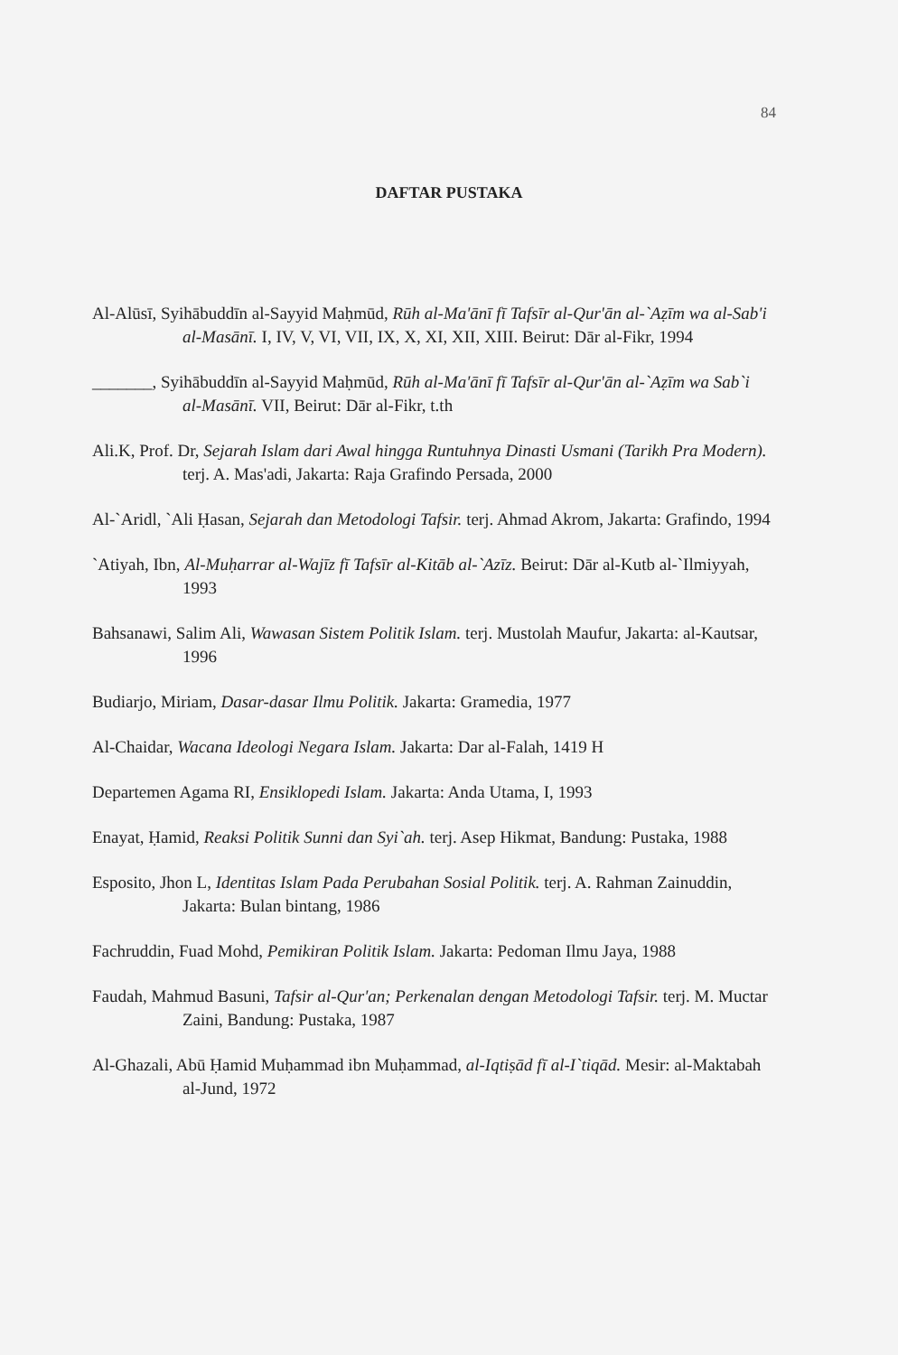84
DAFTAR PUSTAKA
Al-Alūsī, Syihābuddīn al-Sayyid Maḥmūd, Rūh al-Ma'ānī fī Tafsīr al-Qur'ān al-`Aẓīm wa al-Sab'i al-Masānī. I, IV, V, VI, VII, IX, X, XI, XII, XIII. Beirut: Dār al-Fikr, 1994
_______, Syihābuddīn al-Sayyid Maḥmūd, Rūh al-Ma'ānī fī Tafsīr al-Qur'ān al-`Aẓīm wa Sab`i al-Masānī. VII, Beirut: Dār al-Fikr, t.th
Ali.K, Prof. Dr, Sejarah Islam dari Awal hingga Runtuhnya Dinasti Usmani (Tarikh Pra Modern). terj. A. Mas'adi, Jakarta: Raja Grafindo Persada, 2000
Al-`Aridl, `Ali Ḥasan, Sejarah dan Metodologi Tafsir. terj. Ahmad Akrom, Jakarta: Grafindo, 1994
`Atiyah, Ibn, Al-Muḥarrar al-Wajīz fī Tafsīr al-Kitāb al-`Azīz. Beirut: Dār al-Kutb al-`Ilmiyyah, 1993
Bahsanawi, Salim Ali, Wawasan Sistem Politik Islam. terj. Mustolah Maufur, Jakarta: al-Kautsar, 1996
Budiarjo, Miriam, Dasar-dasar Ilmu Politik. Jakarta: Gramedia, 1977
Al-Chaidar, Wacana Ideologi Negara Islam. Jakarta: Dar al-Falah, 1419 H
Departemen Agama RI, Ensiklopedi Islam. Jakarta: Anda Utama, I, 1993
Enayat, Ḥamid, Reaksi Politik Sunni dan Syi`ah. terj. Asep Hikmat, Bandung: Pustaka, 1988
Esposito, Jhon L, Identitas Islam Pada Perubahan Sosial Politik. terj. A. Rahman Zainuddin, Jakarta: Bulan bintang, 1986
Fachruddin, Fuad Mohd, Pemikiran Politik Islam. Jakarta: Pedoman Ilmu Jaya, 1988
Faudah, Mahmud Basuni, Tafsir al-Qur'an; Perkenalan dengan Metodologi Tafsir. terj. M. Muctar Zaini, Bandung: Pustaka, 1987
Al-Ghazali, Abū Ḥamid Muḥammad ibn Muḥammad, al-Iqtiṣād fī al-I`tiqād. Mesir: al-Maktabah al-Jund, 1972